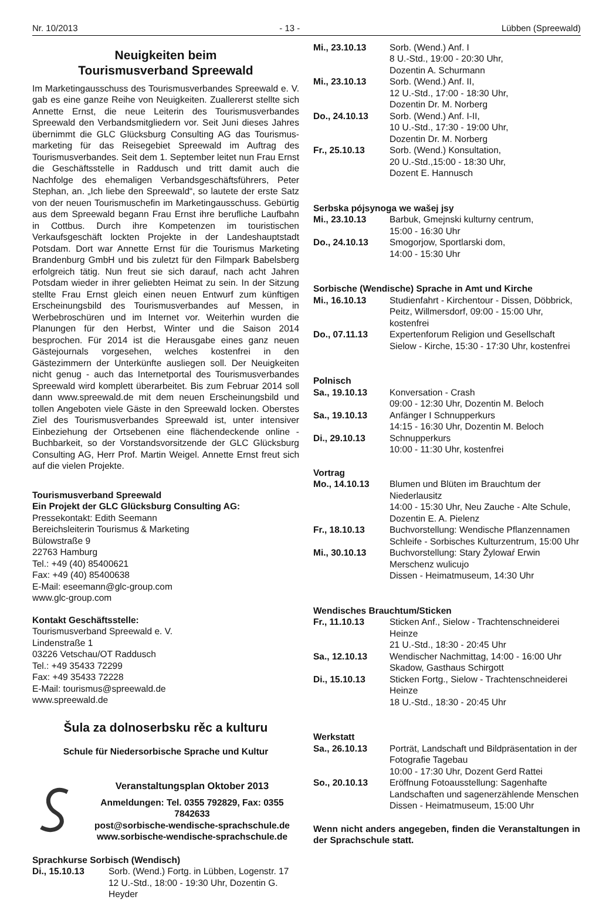Nr. 10/2013 - 13 - Lübben (Spreewald)
Neuigkeiten beim
Tourismusverband Spreewald
Im Marketingausschuss des Tourismusverbandes Spreewald e. V. gab es eine ganze Reihe von Neuigkeiten. Zuallererst stellte sich Annette Ernst, die neue Leiterin des Tourismusverbandes Spreewald den Verbandsmitgliedern vor. Seit Juni dieses Jahres übernimmt die GLC Glücksburg Consulting AG das Tourismus-marketing für das Reisegebiet Spreewald im Auftrag des Tourismusverbandes. Seit dem 1. September leitet nun Frau Ernst die Geschäftsstelle in Raddusch und tritt damit auch die Nachfolge des ehemaligen Verbandsgeschäftsführers, Peter Stephan, an. „Ich liebe den Spreewald“, so lautete der erste Satz von der neuen Tourismuschefin im Marketingausschuss. Gebürtig aus dem Spreewald begann Frau Ernst ihre berufliche Laufbahn in Cottbus. Durch ihre Kompetenzen im touristischen Verkaufsgeschäft lockten Projekte in der Landeshauptstadt Potsdam. Dort war Annette Ernst für die Tourismus Marketing Brandenburg GmbH und bis zuletzt für den Filmpark Babelsberg erfolgreich tätig. Nun freut sie sich darauf, nach acht Jahren Potsdam wieder in ihrer geliebten Heimat zu sein. In der Sitzung stellte Frau Ernst gleich einen neuen Entwurf zum künftigen Erscheinungsbild des Tourismusverbandes auf Messen, in Werbebroschüren und im Internet vor. Weiterhin wurden die Planungen für den Herbst, Winter und die Saison 2014 besprochen. Für 2014 ist die Herausgabe eines ganz neuen Gästejournals vorgesehen, welches kostenfrei in den Gästezimmern der Unterkünfte ausliegen soll. Der Neuigkeiten nicht genug - auch das Internetportal des Tourismusverbandes Spreewald wird komplett überarbeitet. Bis zum Februar 2014 soll dann www.spreewald.de mit dem neuen Erscheinungsbild und tollen Angeboten viele Gäste in den Spreewald locken. Oberstes Ziel des Tourismusverbandes Spreewald ist, unter intensiver Einbeziehung der Ortsebenen eine flächendeckende online - Buchbarkeit, so der Vorstandsvorsitzende der GLC Glücksburg Consulting AG, Herr Prof. Martin Weigel. Annette Ernst freut sich auf die vielen Projekte.
Tourismusverband Spreewald
Ein Projekt der GLC Glücksburg Consulting AG:
Pressekontakt: Edith Seemann
Bereichsleiterin Tourismus & Marketing
Bülowstraße 9
22763 Hamburg
Tel.: +49 (40) 85400621
Fax: +49 (40) 85400638
E-Mail: eseemann@glc-group.com
www.glc-group.com
Kontakt Geschäftsstelle:
Tourismusverband Spreewald e. V.
Lindenstraße 1
03226 Vetschau/OT Raddusch
Tel.: +49 35433 72299
Fax: +49 35433 72228
E-Mail: tourismus@spreewald.de
www.spreewald.de
Šula za dolnoserbsku rěc a kulturu
Schule für Niedersorbische Sprache und Kultur
Veranstaltungsplan Oktober 2013
Anmeldungen: Tel. 0355 792829, Fax: 0355 7842633
post@sorbische-wendische-sprachschule.de
www.sorbische-wendische-sprachschule.de
Sprachkurse Sorbisch (Wendisch)
| Di., 15.10.13 | Sorb. (Wend.) Fortg. in Lübben, Logenstr. 17 12 U.-Std., 18:00 - 19:30 Uhr, Dozentin G. Heyder |
| Mi., 23.10.13 | Sorb. (Wend.) Anf. I 8 U.-Std., 19:00 - 20:30 Uhr, Dozentin A. Schurmann |
| Mi., 23.10.13 | Sorb. (Wend.) Anf. II, 12 U.-Std., 17:00 - 18:30 Uhr, Dozentin Dr. M. Norberg |
| Do., 24.10.13 | Sorb. (Wend.) Anf. I-II, 10 U.-Std., 17:30 - 19:00 Uhr, Dozentin Dr. M. Norberg |
| Fr., 25.10.13 | Sorb. (Wend.) Konsultation, 20 U.-Std.,15:00 - 18:30 Uhr, Dozent E. Hannusch |
Serbska pójsynoga we wašej jsy
| Mi., 23.10.13 | Barbuk, Gmejnski kulturny centrum, 15:00 - 16:30 Uhr |
| Do., 24.10.13 | Smogorjow, Sportlarski dom, 14:00 - 15:30 Uhr |
Sorbische (Wendische) Sprache in Amt und Kirche
| Mi., 16.10.13 | Studienfahrt - Kirchentour - Dissen, Döbbrick, Peitz, Willmersdorf, 09:00 - 15:00 Uhr, kostenfrei |
| Do., 07.11.13 | Expertenforum Religion und Gesellschaft Sielow - Kirche, 15:30 - 17:30 Uhr, kostenfrei |
Polnisch
| Sa., 19.10.13 | Konversation - Crash 09:00 - 12:30 Uhr, Dozentin M. Beloch |
| Sa., 19.10.13 | Anfänger I Schnupperkurs 14:15 - 16:30 Uhr, Dozentin M. Beloch |
| Di., 29.10.13 | Schnupperkurs 10:00 - 11:30 Uhr, kostenfrei |
Vortrag
| Mo., 14.10.13 | Blumen und Blüten im Brauchtum der Niederlausitz 14:00 - 15:30 Uhr, Neu Zauche - Alte Schule, Dozentin E. A. Pielenz |
| Fr., 18.10.13 | Buchvorstellung: Wendische Pflanzennamen Schleife - Sorbisches Kulturzentrum, 15:00 Uhr |
| Mi., 30.10.13 | Buchvorstellung: Stary Žylowaŕ Erwin Merschenz wulicujo Dissen - Heimatmuseum, 14:30 Uhr |
Wendisches Brauchtum/Sticken
| Fr., 11.10.13 | Sticken Anf., Sielow - Trachtenschneiderei Heinze 21 U.-Std., 18:30 - 20:45 Uhr |
| Sa., 12.10.13 | Wendischer Nachmittag, 14:00 - 16:00 Uhr Skadow, Gasthaus Schirgott |
| Di., 15.10.13 | Sticken Fortg., Sielow - Trachtenschneiderei Heinze 18 U.-Std., 18:30 - 20:45 Uhr |
Werkstatt
| Sa., 26.10.13 | Porträt, Landschaft und Bildpräsentation in der Fotografie Tagebau 10:00 - 17:30 Uhr, Dozent Gerd Rattei |
| So., 20.10.13 | Eröffnung Fotoausstellung: Sagenhafte Landschaften und sagenerzählende Menschen Dissen - Heimatmuseum, 15:00 Uhr |
Wenn nicht anders angegeben, finden die Veranstaltungen in der Sprachschule statt.